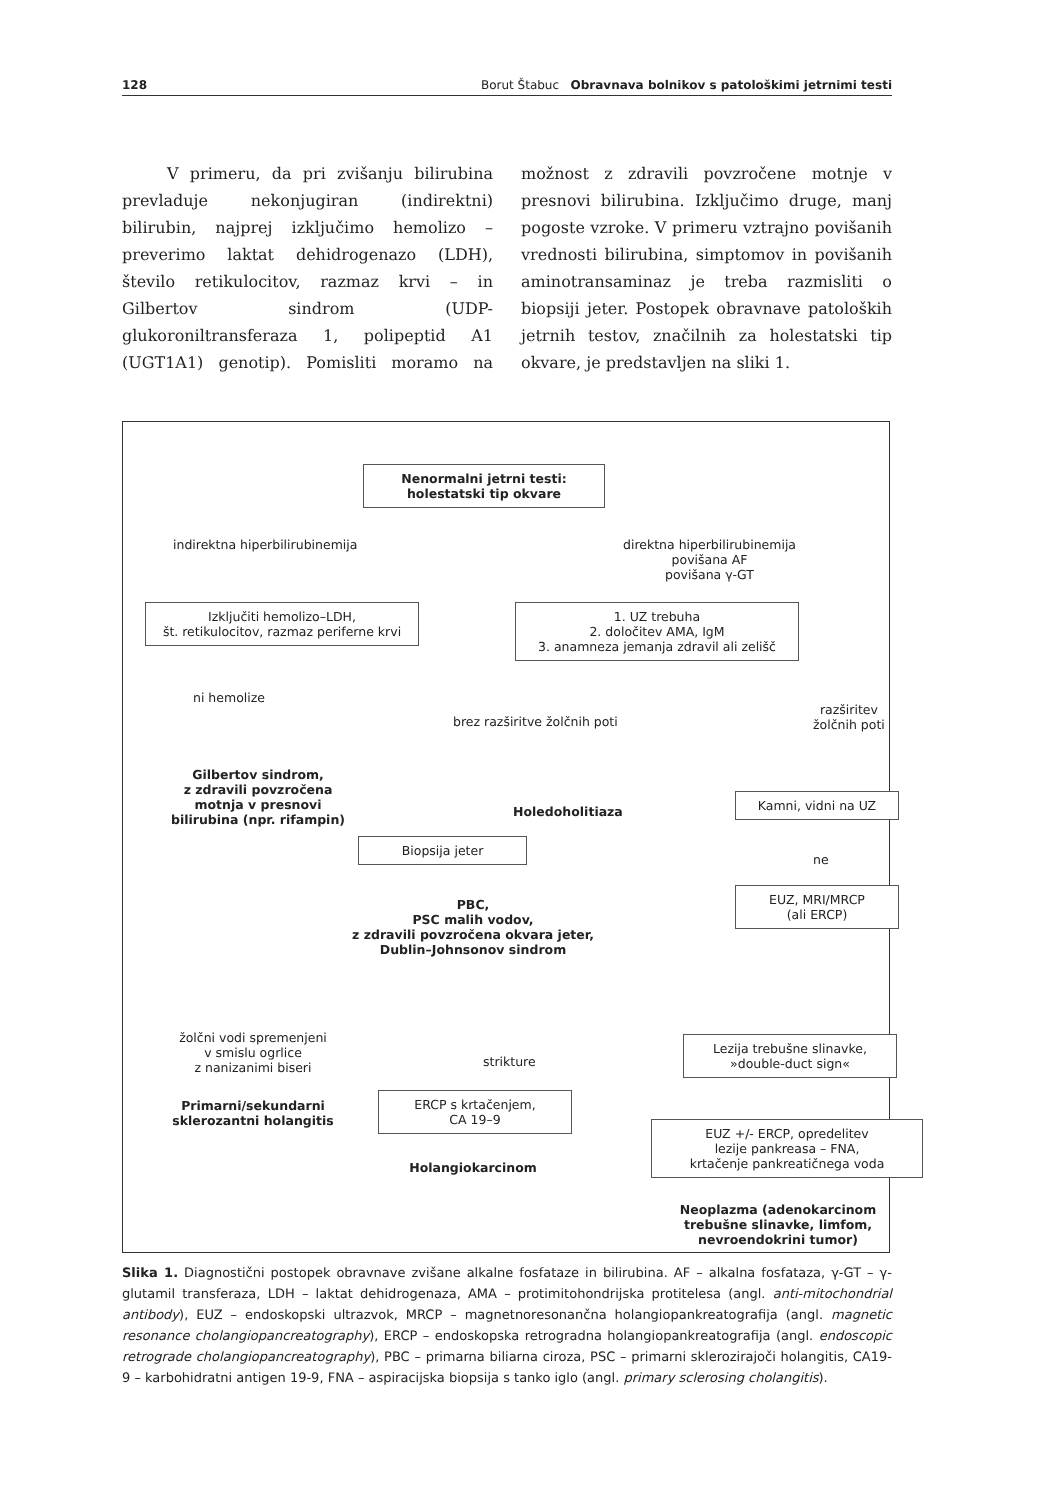128 Borut Štabuc Obravnava bolnikov s patološkimi jetrnimi testi
V primeru, da pri zvišanju bilirubina prevladuje nekonjugiran (indirektni) bilirubin, najprej izključimo hemolizo – preverimo laktat dehidrogenazo (LDH), število retikulocitov, razmaz krvi – in Gilbertov sindrom (UDP-glukoroniltransferaza 1, polipeptid A1 (UGT1A1) genotip). Pomisliti moramo na možnost z zdravili povzročene motnje v presnovi bilirubina. Izključimo druge, manj pogoste vzroke. V primeru vztrajno povišanih vrednosti bilirubina, simptomov in povišanih aminotransaminaz je treba razmisliti o biopsiji jeter. Postopek obravnave patoloških jetrnih testov, značilnih za holestatski tip okvare, je predstavljen na sliki 1.
Nenormalni jetrni testi:
holestatski tip okvare
indirektna hiperbilirubinemija
direktna hiperbilirubinemija
povišana AF
povišana γ-GT
Izključiti hemolizo–LDH,
št. retikulocitov, razmaz periferne krvi
1. UZ trebuha
2. določitev AMA, IgM
3. anamneza jemanja zdravil ali zelišč
ni hemolize
brez razširitve žolčnih poti
razširitev
žolčnih poti
Gilbertov sindrom,
z zdravili povzročena
motnja v presnovi
bilirubina (npr. rifampin)
Holedoholitiaza
Kamni, vidni na UZ
Biopsija jeter
ne
EUZ, MRI/MRCP
(ali ERCP)
PBC,
PSC malih vodov,
z zdravili povzročena okvara jeter,
Dublin–Johnsonov sindrom
žolčni vodi spremenjeni
v smislu ogrlice
z nanizanimi biseri
strikture
Lezija trebušne slinavke,
»double-duct sign«
Primarni/sekundarni
sklerozantni holangitis
ERCP s krtačenjem,
CA 19–9
EUZ +/- ERCP, opredelitev
lezije pankreasa – FNA,
krtačenje pankreatičnega voda
Holangiokarcinom
Neoplazma (adenokarcinom
trebušne slinavke, limfom,
nevroendokrini tumor)
Slika 1. Diagnostični postopek obravnave zvišane alkalne fosfataze in bilirubina. AF – alkalna fosfataza, γ-GT – γ-glutamil transferaza, LDH – laktat dehidrogenaza, AMA – protimitohondrijska protitelesa (angl. anti-mitochondrial antibody), EUZ – endoskopski ultrazvok, MRCP – magnetnoresonančna holangiopankreatografija (angl. magnetic resonance cholangiopancreatography), ERCP – endoskopska retrogradna holangiopankreatografija (angl. endoscopic retrograde cholangiopancreatography), PBC – primarna biliarna ciroza, PSC – primarni sklerozirajoči holangitis, CA19-9 – karbohidratni antigen 19-9, FNA – aspiracijska biopsija s tanko iglo (angl. primary sclerosing cholangitis).